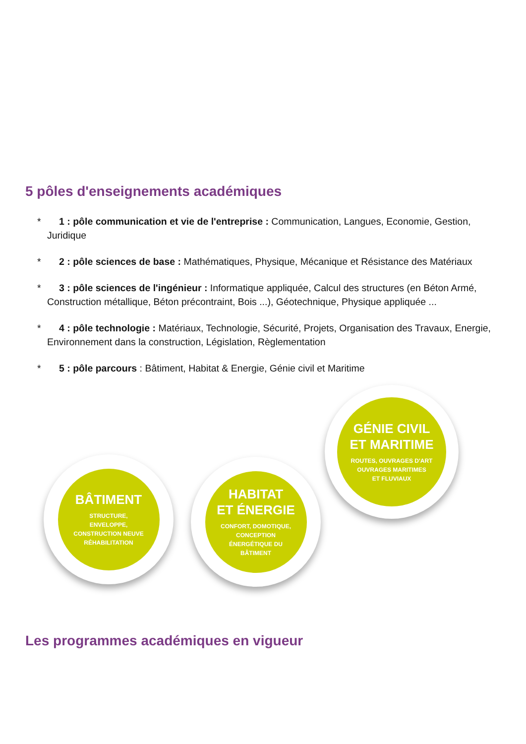5 pôles d'enseignements académiques
* 1 : pôle communication et vie de l'entreprise : Communication, Langues, Economie, Gestion, Juridique
* 2 : pôle sciences de base : Mathématiques, Physique, Mécanique et Résistance des Matériaux
* 3 : pôle sciences de l'ingénieur : Informatique appliquée, Calcul des structures (en Béton Armé, Construction métallique, Béton précontraint, Bois ...), Géotechnique, Physique appliquée ...
* 4 : pôle technologie : Matériaux, Technologie, Sécurité, Projets, Organisation des Travaux, Energie, Environnement dans la construction, Législation, Règlementation
* 5 : pôle parcours : Bâtiment, Habitat & Energie, Génie civil et Maritime
BÂTIMENT
STRUCTURE,
ENVELOPPE,
CONSTRUCTION NEUVE
RÉHABILITATION
HABITAT
ET ÉNERGIE
CONFORT, DOMOTIQUE,
CONCEPTION
ÉNERGÉTIQUE DU
BÂTIMENT
GÉNIE CIVIL
ET MARITIME
ROUTES, OUVRAGES D'ART
OUVRAGES MARITIMES
ET FLUVIAUX
Les programmes académiques en vigueur